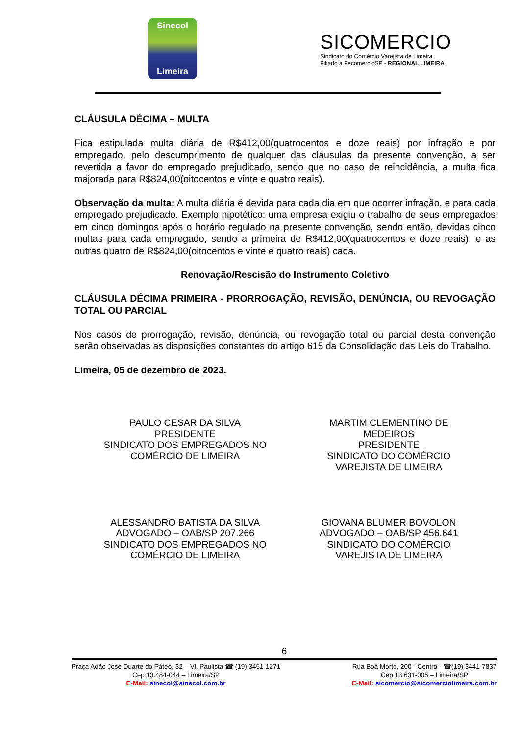Sinecol
Limeira
SICOMERCIO
Sindicato do Comércio Varejista de Limeira
Filiado à FecomercioSP - REGIONAL LIMEIRA
CLÁUSULA DÉCIMA – MULTA
Fica estipulada multa diária de R$412,00(quatrocentos e doze reais) por infração e por empregado, pelo descumprimento de qualquer das cláusulas da presente convenção, a ser revertida a favor do empregado prejudicado, sendo que no caso de reincidência, a multa fica majorada para R$824,00(oitocentos e vinte e quatro reais).
Observação da multa: A multa diária é devida para cada dia em que ocorrer infração, e para cada empregado prejudicado. Exemplo hipotético: uma empresa exigiu o trabalho de seus empregados em cinco domingos após o horário regulado na presente convenção, sendo então, devidas cinco multas para cada empregado, sendo a primeira de R$412,00(quatrocentos e doze reais), e as outras quatro de R$824,00(oitocentos e vinte e quatro reais) cada.
Renovação/Rescisão do Instrumento Coletivo
CLÁUSULA DÉCIMA PRIMEIRA - PRORROGAÇÃO, REVISÃO, DENÚNCIA, OU REVOGAÇÃO TOTAL OU PARCIAL
Nos casos de prorrogação, revisão, denúncia, ou revogação total ou parcial desta convenção serão observadas as disposições constantes do artigo 615 da Consolidação das Leis do Trabalho.
Limeira, 05 de dezembro de 2023.
PAULO CESAR DA SILVA
PRESIDENTE
SINDICATO DOS EMPREGADOS NO
COMÉRCIO DE LIMEIRA
MARTIM CLEMENTINO DE
MEDEIROS
PRESIDENTE
SINDICATO DO COMÉRCIO
VAREJISTA DE LIMEIRA
ALESSANDRO BATISTA DA SILVA
ADVOGADO – OAB/SP 207.266
SINDICATO DOS EMPREGADOS NO
COMÉRCIO DE LIMEIRA
GIOVANA BLUMER BOVOLON
ADVOGADO – OAB/SP 456.641
SINDICATO DO COMÉRCIO
VAREJISTA DE LIMEIRA
6
Praça Adão José Duarte do Páteo, 32 – Vl. Paulista ☎ (19) 3451-1271
Cep:13.484-044 – Limeira/SP
E-Mail: sinecol@sinecol.com.br
Rua Boa Morte, 200 - Centro - ☎(19) 3441-7837
Cep:13.631-005 – Limeira/SP
E-Mail: sicomercio@sicomerciolimeira.com.br